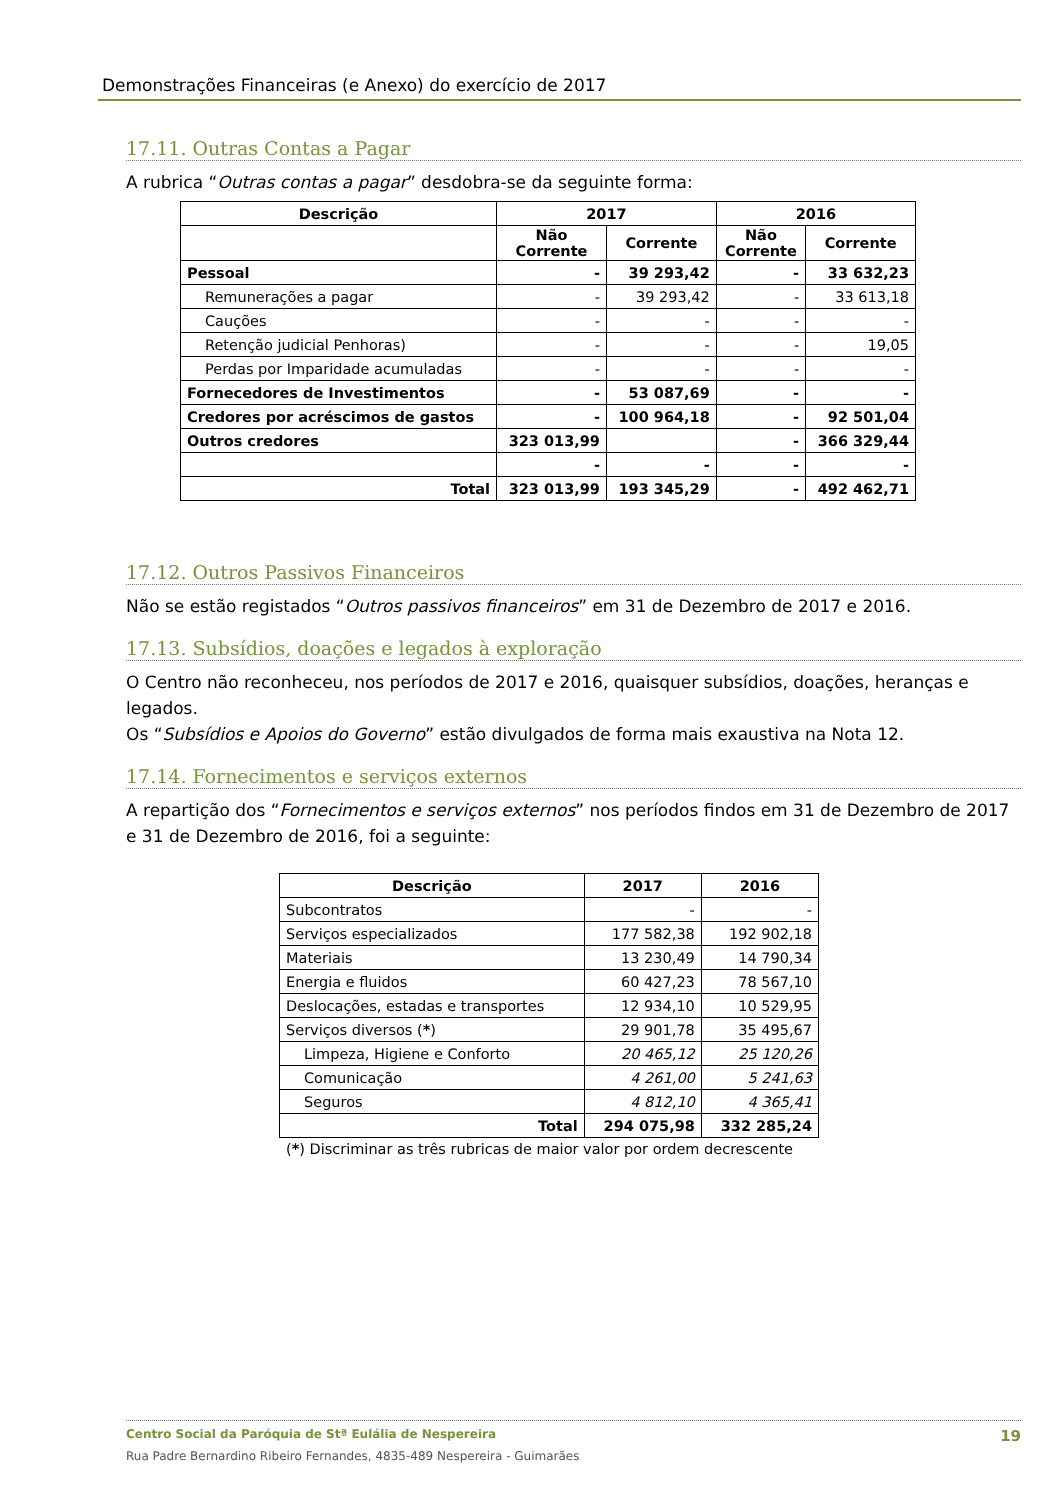Demonstrações Financeiras (e Anexo) do exercício de 2017
17.11. Outras Contas a Pagar
A rubrica “Outras contas a pagar” desdobra-se da seguinte forma:
| Descrição | 2017 | | 2016 | |
| --- | --- | --- | --- | --- |
| | Não Corrente | Corrente | Não Corrente | Corrente |
| Pessoal | - | 39 293,42 | - | 33 632,23 |
| Remunerações a pagar | - | 39 293,42 | - | 33 613,18 |
| Cauções | - | - | - | - |
| Retenção judicial Penhoras) | - | - | - | 19,05 |
| Perdas por Imparidade acumuladas | - | - | - | - |
| Fornecedores de Investimentos | - | 53 087,69 | - | - |
| Credores por acréscimos de gastos | - | 100 964,18 | - | 92 501,04 |
| Outros credores | 323 013,99 | | - | 366 329,44 |
| | - | - | - | - |
| Total | 323 013,99 | 193 345,29 | - | 492 462,71 |
17.12. Outros Passivos Financeiros
Não se estão registados “Outros passivos financeiros” em 31 de Dezembro de 2017 e 2016.
17.13. Subsídios, doações e legados à exploração
O Centro não reconheceu, nos períodos de 2017 e 2016, quaisquer subsídios, doações, heranças e legados.
Os “Subsídios e Apoios do Governo” estão divulgados de forma mais exaustiva na Nota 12.
17.14. Fornecimentos e serviços externos
A repartição dos “Fornecimentos e serviços externos” nos períodos findos em 31 de Dezembro de 2017 e 31 de Dezembro de 2016, foi a seguinte:
| Descrição | 2017 | 2016 |
| --- | --- | --- |
| Subcontratos | - | - |
| Serviços especializados | 177 582,38 | 192 902,18 |
| Materiais | 13 230,49 | 14 790,34 |
| Energia e fluidos | 60 427,23 | 78 567,10 |
| Deslocações, estadas e transportes | 12 934,10 | 10 529,95 |
| Serviços diversos ( * ) | 29 901,78 | 35 495,67 |
| Limpeza, Higiene e Conforto | 20 465,12 | 25 120,26 |
| Comunicação | 4 261,00 | 5 241,63 |
| Seguros | 4 812,10 | 4 365,41 |
| Total | 294 075,98 | 332 285,24 |
(*) Discriminar as três rubricas de maior valor por ordem decrescente
Centro Social da Paróquia de Stª Eulália de Nespereira 19
Rua Padre Bernardino Ribeiro Fernandes, 4835-489 Nespereira - Guimarães